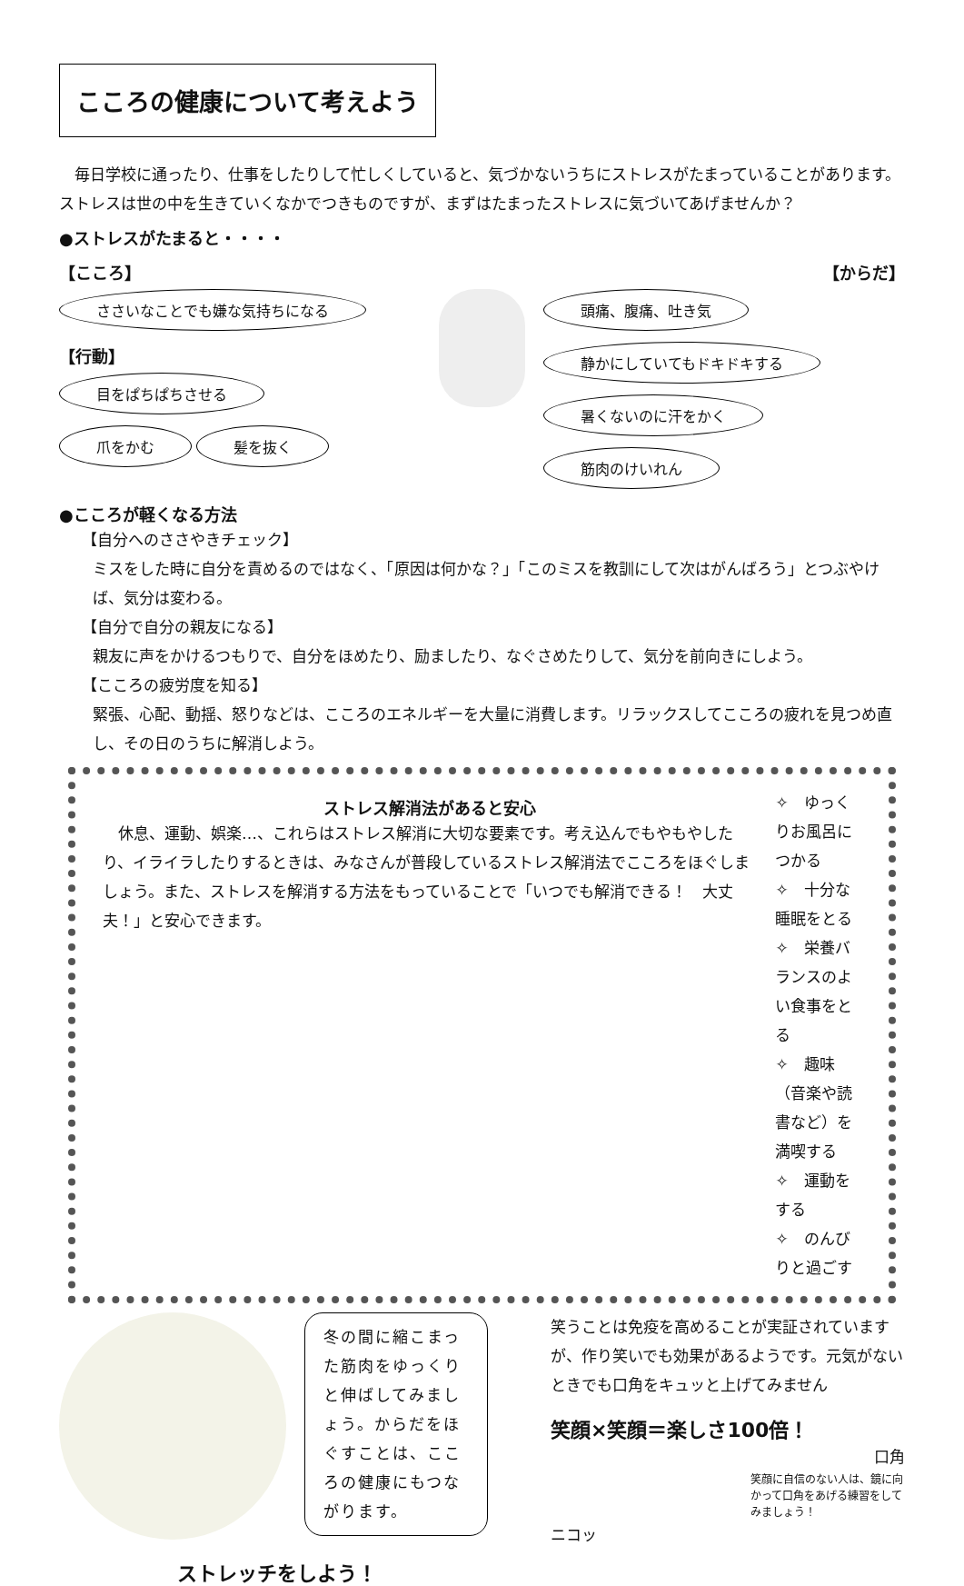こころの健康について考えよう
　毎日学校に通ったり、仕事をしたりして忙しくしていると、気づかないうちにストレスがたまっていることがあります。ストレスは世の中を生きていくなかでつきものですが、まずはたまったストレスに気づいてあげませんか？
●ストレスがたまると・・・・
【こころ】
ささいなことでも嫌な気持ちになる
【行動】
目をぱちぱちさせる
爪をかむ 髪を抜く
【からだ】
頭痛、腹痛、吐き気 静かにしていてもドキドキする 暑くないのに汗をかく 筋肉のけいれん
●こころが軽くなる方法
【自分へのささやきチェック】
ミスをした時に自分を責めるのではなく、「原因は何かな？」「このミスを教訓にして次はがんばろう」とつぶやけば、気分は変わる。
【自分で自分の親友になる】
親友に声をかけるつもりで、自分をほめたり、励ましたり、なぐさめたりして、気分を前向きにしよう。
【こころの疲労度を知る】
緊張、心配、動揺、怒りなどは、こころのエネルギーを大量に消費します。リラックスしてこころの疲れを見つめ直し、その日のうちに解消しよう。
ストレス解消法があると安心
　休息、運動、娯楽…、これらはストレス解消に大切な要素です。考え込んでもやもやしたり、イライラしたりするときは、みなさんが普段しているストレス解消法でこころをほぐしましょう。また、ストレスを解消する方法をもっていることで「いつでも解消できる！　大丈夫！」と安心できます。
✧　ゆっくりお風呂につかる
✧　十分な睡眠をとる
✧　栄養バランスのよい食事をとる
✧　趣味（音楽や読書など）を満喫する
✧　運動をする
✧　のんびりと過ごす
冬の間に縮こまった筋肉をゆっくりと伸ばしてみましょう。からだをほぐすことは、こころの健康にもつながります。
笑うことは免疫を高めることが実証されていますが、作り笑いでも効果があるようです。元気がないときでも口角をキュッと上げてみません
笑顔×笑顔＝楽しさ100倍！
口角
笑顔に自信のない人は、鏡に向かって口角をあげる練習をしてみましょう！
ニコッ
ストレッチをしよう！